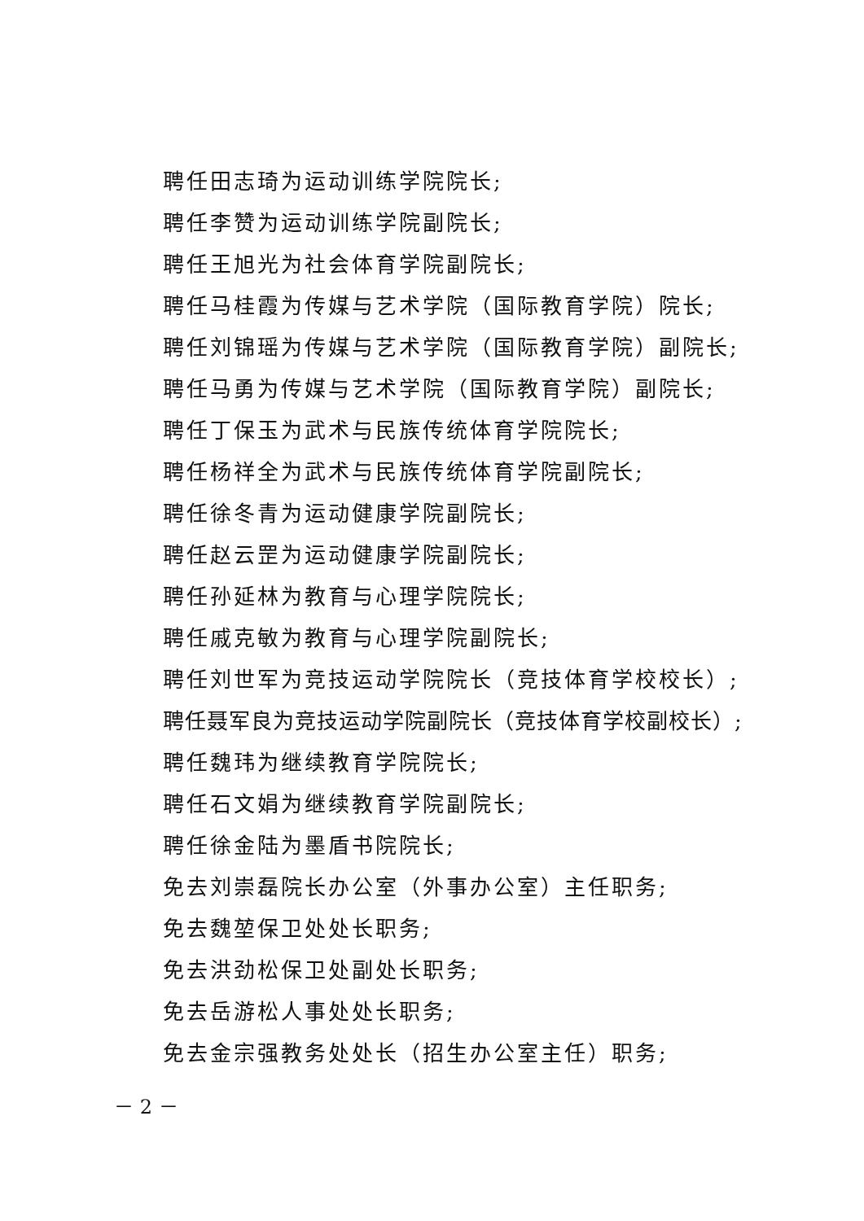聘任田志琦为运动训练学院院长;
聘任李赞为运动训练学院副院长;
聘任王旭光为社会体育学院副院长;
聘任马桂霞为传媒与艺术学院（国际教育学院）院长;
聘任刘锦瑶为传媒与艺术学院（国际教育学院）副院长;
聘任马勇为传媒与艺术学院（国际教育学院）副院长;
聘任丁保玉为武术与民族传统体育学院院长;
聘任杨祥全为武术与民族传统体育学院副院长;
聘任徐冬青为运动健康学院副院长;
聘任赵云罡为运动健康学院副院长;
聘任孙延林为教育与心理学院院长;
聘任戚克敏为教育与心理学院副院长;
聘任刘世军为竞技运动学院院长（竞技体育学校校长）;
聘任聂军良为竞技运动学院副院长（竞技体育学校副校长）;
聘任魏玮为继续教育学院院长;
聘任石文娟为继续教育学院副院长;
聘任徐金陆为墨盾书院院长;
免去刘崇磊院长办公室（外事办公室）主任职务;
免去魏堃保卫处处长职务;
免去洪劲松保卫处副处长职务;
免去岳游松人事处处长职务;
免去金宗强教务处处长（招生办公室主任）职务;
－ 2 －